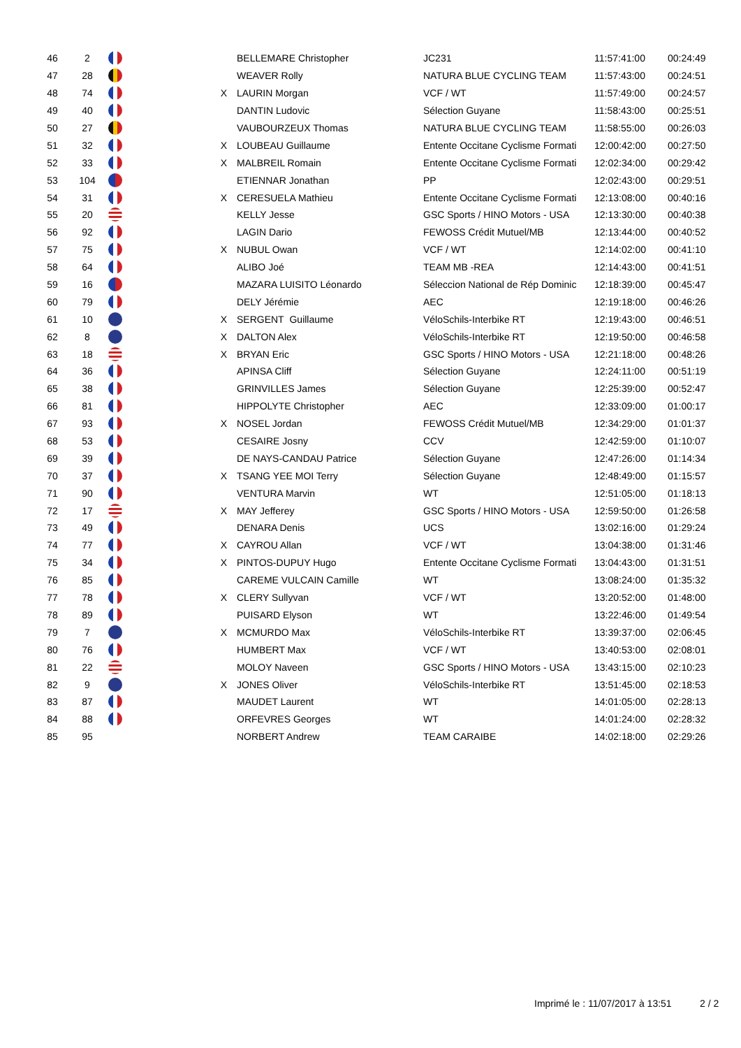| 46 | 2 | | | BELLEMARE Christopher | JC231 | 11:57:41:00 | 00:24:49 |
| 47 | 28 | | | WEAVER Rolly | NATURA BLUE CYCLING TEAM | 11:57:43:00 | 00:24:51 |
| 48 | 74 | | X | LAURIN Morgan | VCF / WT | 11:57:49:00 | 00:24:57 |
| 49 | 40 | | | DANTIN Ludovic | Sélection Guyane | 11:58:43:00 | 00:25:51 |
| 50 | 27 | | | VAUBOURZEUX Thomas | NATURA BLUE CYCLING TEAM | 11:58:55:00 | 00:26:03 |
| 51 | 32 | | X | LOUBEAU Guillaume | Entente Occitane Cyclisme Formati | 12:00:42:00 | 00:27:50 |
| 52 | 33 | | X | MALBREIL Romain | Entente Occitane Cyclisme Formati | 12:02:34:00 | 00:29:42 |
| 53 | 104 | | | ETIENNAR Jonathan | PP | 12:02:43:00 | 00:29:51 |
| 54 | 31 | | X | CERESUELA Mathieu | Entente Occitane Cyclisme Formati | 12:13:08:00 | 00:40:16 |
| 55 | 20 | | | KELLY Jesse | GSC Sports / HINO Motors - USA | 12:13:30:00 | 00:40:38 |
| 56 | 92 | | | LAGIN Dario | FEWOSS Crédit Mutuel/MB | 12:13:44:00 | 00:40:52 |
| 57 | 75 | | X | NUBUL Owan | VCF / WT | 12:14:02:00 | 00:41:10 |
| 58 | 64 | | | ALIBO Joé | TEAM MB -REA | 12:14:43:00 | 00:41:51 |
| 59 | 16 | | | MAZARA LUISITO Léonardo | Séleccion National de Rép Dominic | 12:18:39:00 | 00:45:47 |
| 60 | 79 | | | DELY Jérémie | AEC | 12:19:18:00 | 00:46:26 |
| 61 | 10 | | X | SERGENT Guillaume | VéloSchils-Interbike RT | 12:19:43:00 | 00:46:51 |
| 62 | 8 | | X | DALTON Alex | VéloSchils-Interbike RT | 12:19:50:00 | 00:46:58 |
| 63 | 18 | | X | BRYAN Eric | GSC Sports / HINO Motors - USA | 12:21:18:00 | 00:48:26 |
| 64 | 36 | | | APINSA Cliff | Sélection Guyane | 12:24:11:00 | 00:51:19 |
| 65 | 38 | | | GRINVILLES James | Sélection Guyane | 12:25:39:00 | 00:52:47 |
| 66 | 81 | | | HIPPOLYTE Christopher | AEC | 12:33:09:00 | 01:00:17 |
| 67 | 93 | | X | NOSEL Jordan | FEWOSS Crédit Mutuel/MB | 12:34:29:00 | 01:01:37 |
| 68 | 53 | | | CESAIRE Josny | CCV | 12:42:59:00 | 01:10:07 |
| 69 | 39 | | | DE NAYS-CANDAU Patrice | Sélection Guyane | 12:47:26:00 | 01:14:34 |
| 70 | 37 | | X | TSANG YEE MOI Terry | Sélection Guyane | 12:48:49:00 | 01:15:57 |
| 71 | 90 | | | VENTURA Marvin | WT | 12:51:05:00 | 01:18:13 |
| 72 | 17 | | X | MAY Jefferey | GSC Sports / HINO Motors - USA | 12:59:50:00 | 01:26:58 |
| 73 | 49 | | | DENARA Denis | UCS | 13:02:16:00 | 01:29:24 |
| 74 | 77 | | X | CAYROU Allan | VCF / WT | 13:04:38:00 | 01:31:46 |
| 75 | 34 | | X | PINTOS-DUPUY Hugo | Entente Occitane Cyclisme Formati | 13:04:43:00 | 01:31:51 |
| 76 | 85 | | | CAREME VULCAIN Camille | WT | 13:08:24:00 | 01:35:32 |
| 77 | 78 | | X | CLERY Sullyvan | VCF / WT | 13:20:52:00 | 01:48:00 |
| 78 | 89 | | | PUISARD Elyson | WT | 13:22:46:00 | 01:49:54 |
| 79 | 7 | | X | MCMURDO Max | VéloSchils-Interbike RT | 13:39:37:00 | 02:06:45 |
| 80 | 76 | | | HUMBERT Max | VCF / WT | 13:40:53:00 | 02:08:01 |
| 81 | 22 | | | MOLOY Naveen | GSC Sports / HINO Motors - USA | 13:43:15:00 | 02:10:23 |
| 82 | 9 | | X | JONES Oliver | VéloSchils-Interbike RT | 13:51:45:00 | 02:18:53 |
| 83 | 87 | | | MAUDET Laurent | WT | 14:01:05:00 | 02:28:13 |
| 84 | 88 | | | ORFEVRES Georges | WT | 14:01:24:00 | 02:28:32 |
| 85 | 95 | | | NORBERT Andrew | TEAM CARAIBE | 14:02:18:00 | 02:29:26 |
Imprimé le : 11/07/2017 à 13:51
2 / 2